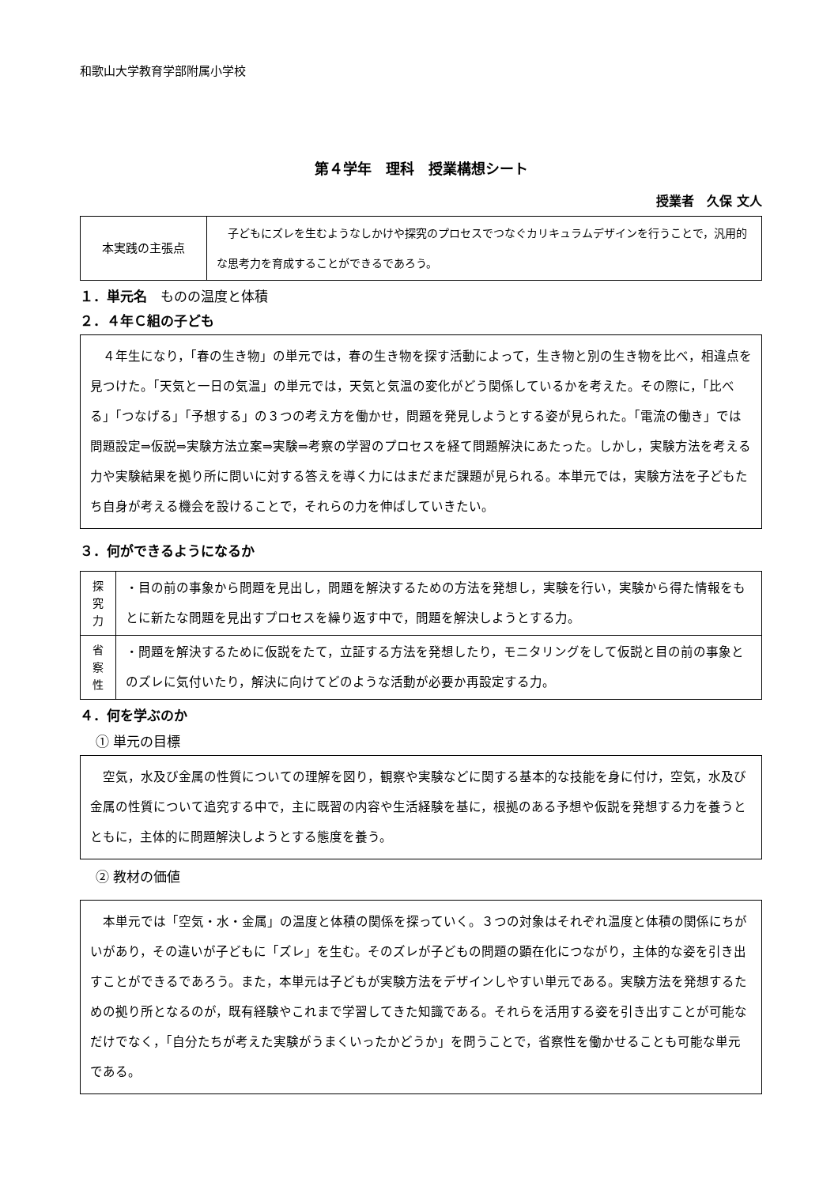和歌山大学教育学部附属小学校
第４学年　理科　授業構想シート
授業者　久保 文人
| 本実践の主張点 | 子どもにズレを生むようなしかけや探究のプロセスでつなぐカリキュラムデザインを行うことで，汎用的な思考力を育成することができるであろう。 |
１．単元名　ものの温度と体積
２．４年Ｃ組の子ども
　４年生になり，「春の生き物」の単元では，春の生き物を探す活動によって，生き物と別の生き物を比べ，相違点を見つけた。「天気と一日の気温」の単元では，天気と気温の変化がどう関係しているかを考えた。その際に，「比べる」「つなげる」「予想する」の３つの考え方を働かせ，問題を発見しようとする姿が見られた。「電流の働き」では問題設定⇒仮説⇒実験方法立案⇒実験⇒考察の学習のプロセスを経て問題解決にあたった。しかし，実験方法を考える力や実験結果を拠り所に問いに対する答えを導く力にはまだまだ課題が見られる。本単元では，実験方法を子どもたち自身が考える機会を設けることで，それらの力を伸ばしていきたい。
３．何ができるようになるか
| 探 究 力 | ・目の前の事象から問題を見出し，問題を解決するための方法を発想し，実験を行い，実験から得た情報をもとに新たな問題を見出すプロセスを繰り返す中で，問題を解決しようとする力。 |
| 省 察 性 | ・問題を解決するために仮説をたて，立証する方法を発想したり，モニタリングをして仮説と目の前の事象とのズレに気付いたり，解決に向けてどのような活動が必要か再設定する力。 |
４．何を学ぶのか
① 単元の目標
　空気，水及び金属の性質についての理解を図り，観察や実験などに関する基本的な技能を身に付け，空気，水及び金属の性質について追究する中で，主に既習の内容や生活経験を基に，根拠のある予想や仮説を発想する力を養うとともに，主体的に問題解決しようとする態度を養う。
② 教材の価値
　本単元では「空気・水・金属」の温度と体積の関係を探っていく。３つの対象はそれぞれ温度と体積の関係にちがいがあり，その違いが子どもに「ズレ」を生む。そのズレが子どもの問題の顕在化につながり，主体的な姿を引き出すことができるであろう。また，本単元は子どもが実験方法をデザインしやすい単元である。実験方法を発想するための拠り所となるのが，既有経験やこれまで学習してきた知識である。それらを活用する姿を引き出すことが可能なだけでなく，「自分たちが考えた実験がうまくいったかどうか」を問うことで，省察性を働かせることも可能な単元である。